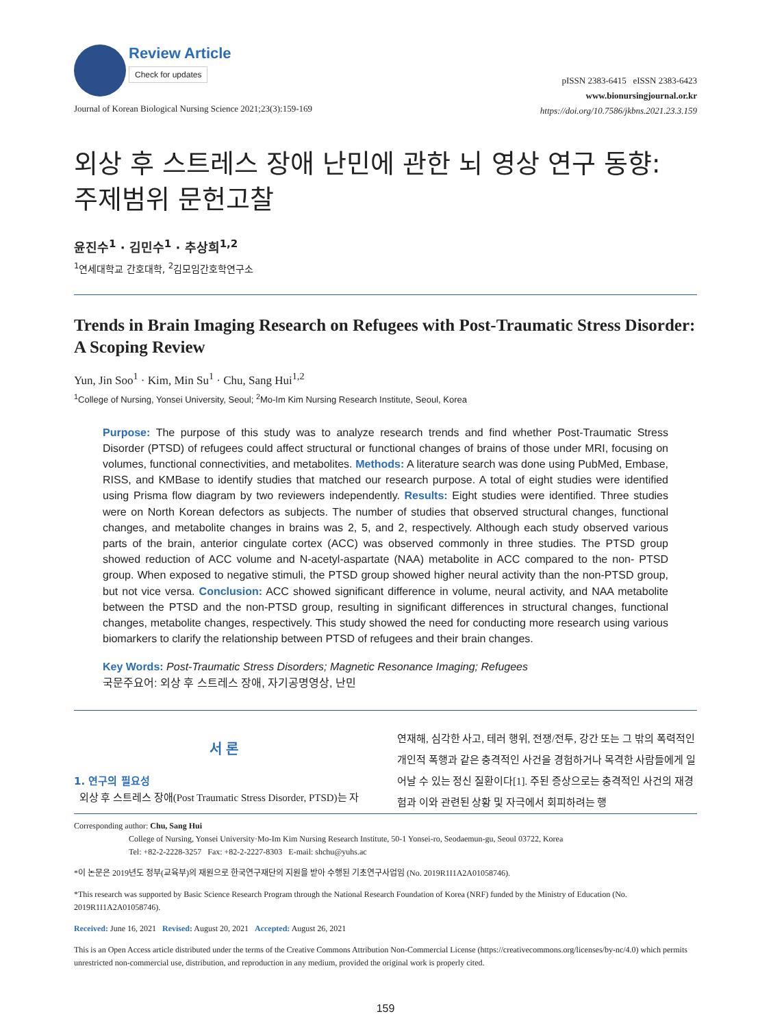Review Article
Check for updates
Journal of Korean Biological Nursing Science 2021;23(3):159-169
pISSN 2383-6415 eISSN 2383-6423
www.bionursingjournal.or.kr
https://doi.org/10.7586/jkbns.2021.23.3.159
외상 후 스트레스 장애 난민에 관한 뇌 영상 연구 동향:
주제범위 문헌고찰
윤진수<sup>1</sup> · 김민수<sup>1</sup> · 추상희<sup>1,2</sup>
<sup>1</sup> 연세대학교 간호대학, <sup>2</sup>김모임간호학연구소
Trends in Brain Imaging Research on Refugees with Post-Traumatic Stress Disorder: A Scoping Review
Yun, Jin Soo<sup>1</sup> · Kim, Min Su<sup>1</sup> · Chu, Sang Hui<sup>1,2</sup>
<sup>1</sup> College of Nursing, Yonsei University, Seoul; <sup>2</sup>Mo-Im Kim Nursing Research Institute, Seoul, Korea
Purpose: The purpose of this study was to analyze research trends and find whether Post-Traumatic Stress Disorder (PTSD) of refugees could affect structural or functional changes of brains of those under MRI, focusing on volumes, functional connectivities, and metabolites. Methods: A literature search was done using PubMed, Embase, RISS, and KMBase to identify studies that matched our research purpose. A total of eight studies were identified using Prisma flow diagram by two reviewers independently. Results: Eight studies were identified. Three studies were on North Korean defectors as subjects. The number of studies that observed structural changes, functional changes, and metabolite changes in brains was 2, 5, and 2, respectively. Although each study observed various parts of the brain, anterior cingulate cortex (ACC) was observed commonly in three studies. The PTSD group showed reduction of ACC volume and N-acetyl-aspartate (NAA) metabolite in ACC compared to the non- PTSD group. When exposed to negative stimuli, the PTSD group showed higher neural activity than the non-PTSD group, but not vice versa. Conclusion: ACC showed significant difference in volume, neural activity, and NAA metabolite between the PTSD and the non-PTSD group, resulting in significant differences in structural changes, functional changes, metabolite changes, respectively. This study showed the need for conducting more research using various biomarkers to clarify the relationship between PTSD of refugees and their brain changes.
Key Words: Post-Traumatic Stress Disorders; Magnetic Resonance Imaging; Refugees
국문주요어: 외상 후 스트레스 장애, 자기공명영상, 난민
서 론
1. 연구의 필요성
외상 후 스트레스 장애(Post Traumatic Stress Disorder, PTSD)는 자
연재해, 심각한 사고, 테러 행위, 전쟁/전투, 강간 또는 그 밖의 폭력적인 개인적 폭행과 같은 충격적인 사건을 경험하거나 목격한 사람들에게 일어날 수 있는 정신 질환이다[1]. 주된 증상으로는 충격적인 사건의 재경험과 이와 관련된 상황 및 자극에서 회피하려는 행
Corresponding author: Chu, Sang Hui
College of Nursing, Yonsei University·Mo-Im Kim Nursing Research Institute, 50-1 Yonsei-ro, Seodaemun-gu, Seoul 03722, Korea
Tel: +82-2-2228-3257 Fax: +82-2-2227-8303 E-mail: shchu@yuhs.ac
*이 논문은 2019년도 정부(교육부)의 재원으로 한국연구재단의 지원을 받아 수행된 기초연구사업임 (No. 2019R1I1A2A01058746).
*This research was supported by Basic Science Research Program through the National Research Foundation of Korea (NRF) funded by the Ministry of Education (No. 2019R1I1A2A01058746).
Received: June 16, 2021 Revised: August 20, 2021 Accepted: August 26, 2021
This is an Open Access article distributed under the terms of the Creative Commons Attribution Non-Commercial License (https://creativecommons.org/licenses/by-nc/4.0) which permits unrestricted non-commercial use, distribution, and reproduction in any medium, provided the original work is properly cited.
159